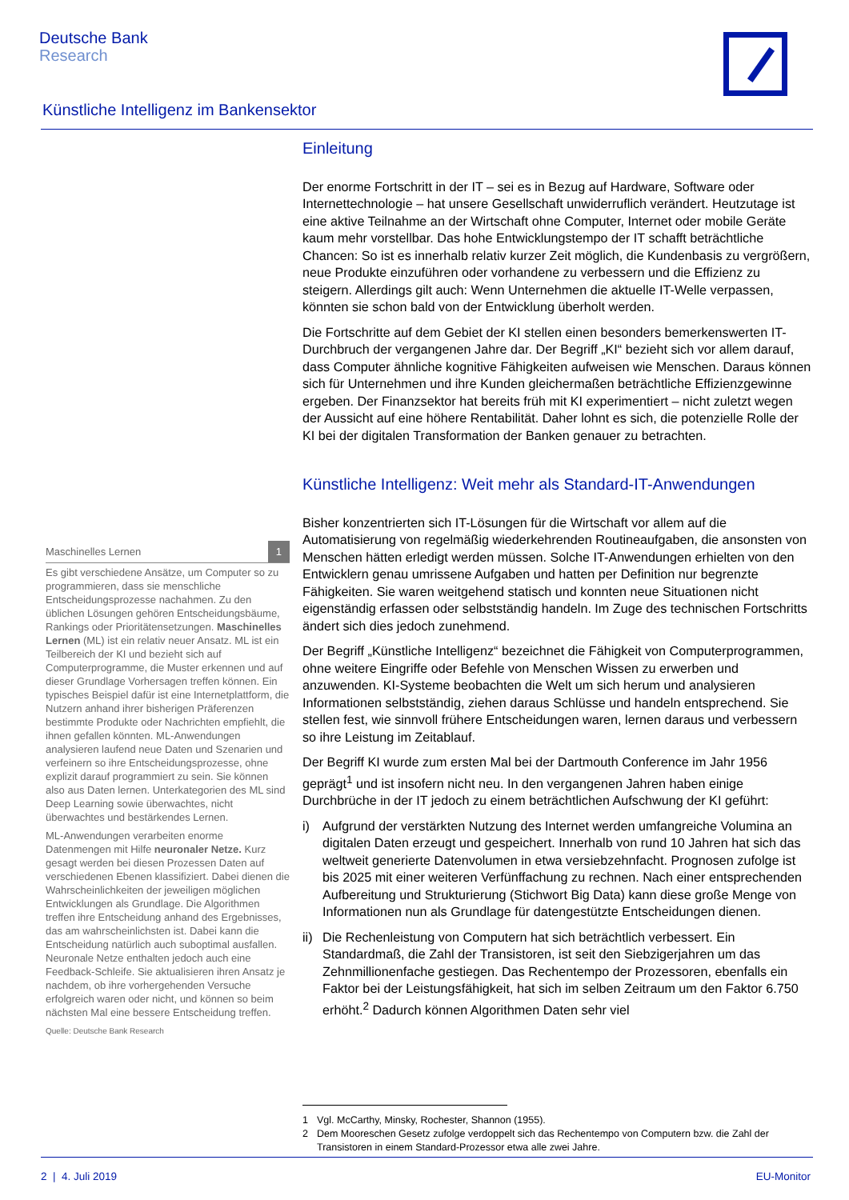Deutsche Bank
Research
Künstliche Intelligenz im Bankensektor
Einleitung
Der enorme Fortschritt in der IT – sei es in Bezug auf Hardware, Software oder Internettechnologie – hat unsere Gesellschaft unwiderruflich verändert. Heutzutage ist eine aktive Teilnahme an der Wirtschaft ohne Computer, Internet oder mobile Geräte kaum mehr vorstellbar. Das hohe Entwicklungstempo der IT schafft beträchtliche Chancen: So ist es innerhalb relativ kurzer Zeit möglich, die Kundenbasis zu vergrößern, neue Produkte einzuführen oder vorhandene zu verbessern und die Effizienz zu steigern. Allerdings gilt auch: Wenn Unternehmen die aktuelle IT-Welle verpassen, könnten sie schon bald von der Entwicklung überholt werden.
Die Fortschritte auf dem Gebiet der KI stellen einen besonders bemerkenswerten IT-Durchbruch der vergangenen Jahre dar. Der Begriff „KI“ bezieht sich vor allem darauf, dass Computer ähnliche kognitive Fähigkeiten aufweisen wie Menschen. Daraus können sich für Unternehmen und ihre Kunden gleichermaßen beträchtliche Effizienzgewinne ergeben. Der Finanzsektor hat bereits früh mit KI experimentiert – nicht zuletzt wegen der Aussicht auf eine höhere Rentabilität. Daher lohnt es sich, die potenzielle Rolle der KI bei der digitalen Transformation der Banken genauer zu betrachten.
Künstliche Intelligenz: Weit mehr als Standard-IT-Anwendungen
Bisher konzentrierten sich IT-Lösungen für die Wirtschaft vor allem auf die Automatisierung von regelmäßig wiederkehrenden Routineaufgaben, die ansonsten von Menschen hätten erledigt werden müssen. Solche IT-Anwendungen erhielten von den Entwicklern genau umrissene Aufgaben und hatten per Definition nur begrenzte Fähigkeiten. Sie waren weitgehend statisch und konnten neue Situationen nicht eigenständig erfassen oder selbstständig handeln. Im Zuge des technischen Fortschritts ändert sich dies jedoch zunehmend.
Der Begriff „Künstliche Intelligenz“ bezeichnet die Fähigkeit von Computerprogrammen, ohne weitere Eingriffe oder Befehle von Menschen Wissen zu erwerben und anzuwenden. KI-Systeme beobachten die Welt um sich herum und analysieren Informationen selbstständig, ziehen daraus Schlüsse und handeln entsprechend. Sie stellen fest, wie sinnvoll frühere Entscheidungen waren, lernen daraus und verbessern so ihre Leistung im Zeitablauf.
Der Begriff KI wurde zum ersten Mal bei der Dartmouth Conference im Jahr 1956 geprägt<sup>1</sup> und ist insofern nicht neu. In den vergangenen Jahren haben einige Durchbrüche in der IT jedoch zu einem beträchtlichen Aufschwung der KI geführt:
i) Aufgrund der verstärkten Nutzung des Internet werden umfangreiche Volumina an digitalen Daten erzeugt und gespeichert. Innerhalb von rund 10 Jahren hat sich das weltweit generierte Datenvolumen in etwa versiebzehnfacht. Prognosen zufolge ist bis 2025 mit einer weiteren Verfünffachung zu rechnen. Nach einer entsprechenden Aufbereitung und Strukturierung (Stichwort Big Data) kann diese große Menge von Informationen nun als Grundlage für datengestützte Entscheidungen dienen.
ii)
Die Rechenleistung von Computern hat sich beträchtlich verbessert. Ein Standardmaß, die Zahl der Transistoren, ist seit den Siebzigerjahren um das Zehnmillionenfache gestiegen. Das Rechentempo der Prozessoren, ebenfalls ein Faktor bei der Leistungsfähigkeit, hat sich im selben Zeitraum um den Faktor 6.750 erhöht.<sup>2</sup> Dadurch können Algorithmen Daten sehr viel
Maschinelles Lernen 1
Es gibt verschiedene Ansätze, um Computer so zu programmieren, dass sie menschliche Entscheidungsprozesse nachahmen. Zu den üblichen Lösungen gehören Entscheidungsbäume, Rankings oder Prioritätensetzungen. Maschinelles Lernen (ML) ist ein relativ neuer Ansatz. ML ist ein Teilbereich der KI und bezieht sich auf Computerprogramme, die Muster erkennen und auf dieser Grundlage Vorhersagen treffen können. Ein typisches Beispiel dafür ist eine Internetplattform, die Nutzern anhand ihrer bisherigen Präferenzen bestimmte Produkte oder Nachrichten empfiehlt, die ihnen gefallen könnten. ML-Anwendungen analysieren laufend neue Daten und Szenarien und verfeinern so ihre Entscheidungsprozesse, ohne explizit darauf programmiert zu sein. Sie können also aus Daten lernen. Unterkategorien des ML sind Deep Learning sowie überwachtes, nicht überwachtes und bestärkendes Lernen.
ML-Anwendungen verarbeiten enorme Datenmengen mit Hilfe neuronaler Netze. Kurz gesagt werden bei diesen Prozessen Daten auf verschiedenen Ebenen klassifiziert. Dabei dienen die Wahrscheinlichkeiten der jeweiligen möglichen Entwicklungen als Grundlage. Die Algorithmen treffen ihre Entscheidung anhand des Ergebnisses, das am wahrscheinlichsten ist. Dabei kann die Entscheidung natürlich auch suboptimal ausfallen. Neuronale Netze enthalten jedoch auch eine Feedback-Schleife. Sie aktualisieren ihren Ansatz je nachdem, ob ihre vorhergehenden Versuche erfolgreich waren oder nicht, und können so beim nächsten Mal eine bessere Entscheidung treffen.
Quelle: Deutsche Bank Research
1 Vgl. McCarthy, Minsky, Rochester, Shannon (1955).
2 Dem Mooreschen Gesetz zufolge verdoppelt sich das Rechentempo von Computern bzw. die Zahl der Transistoren in einem Standard-Prozessor etwa alle zwei Jahre.
2 | 4. Juli 2019 EU-Monitor